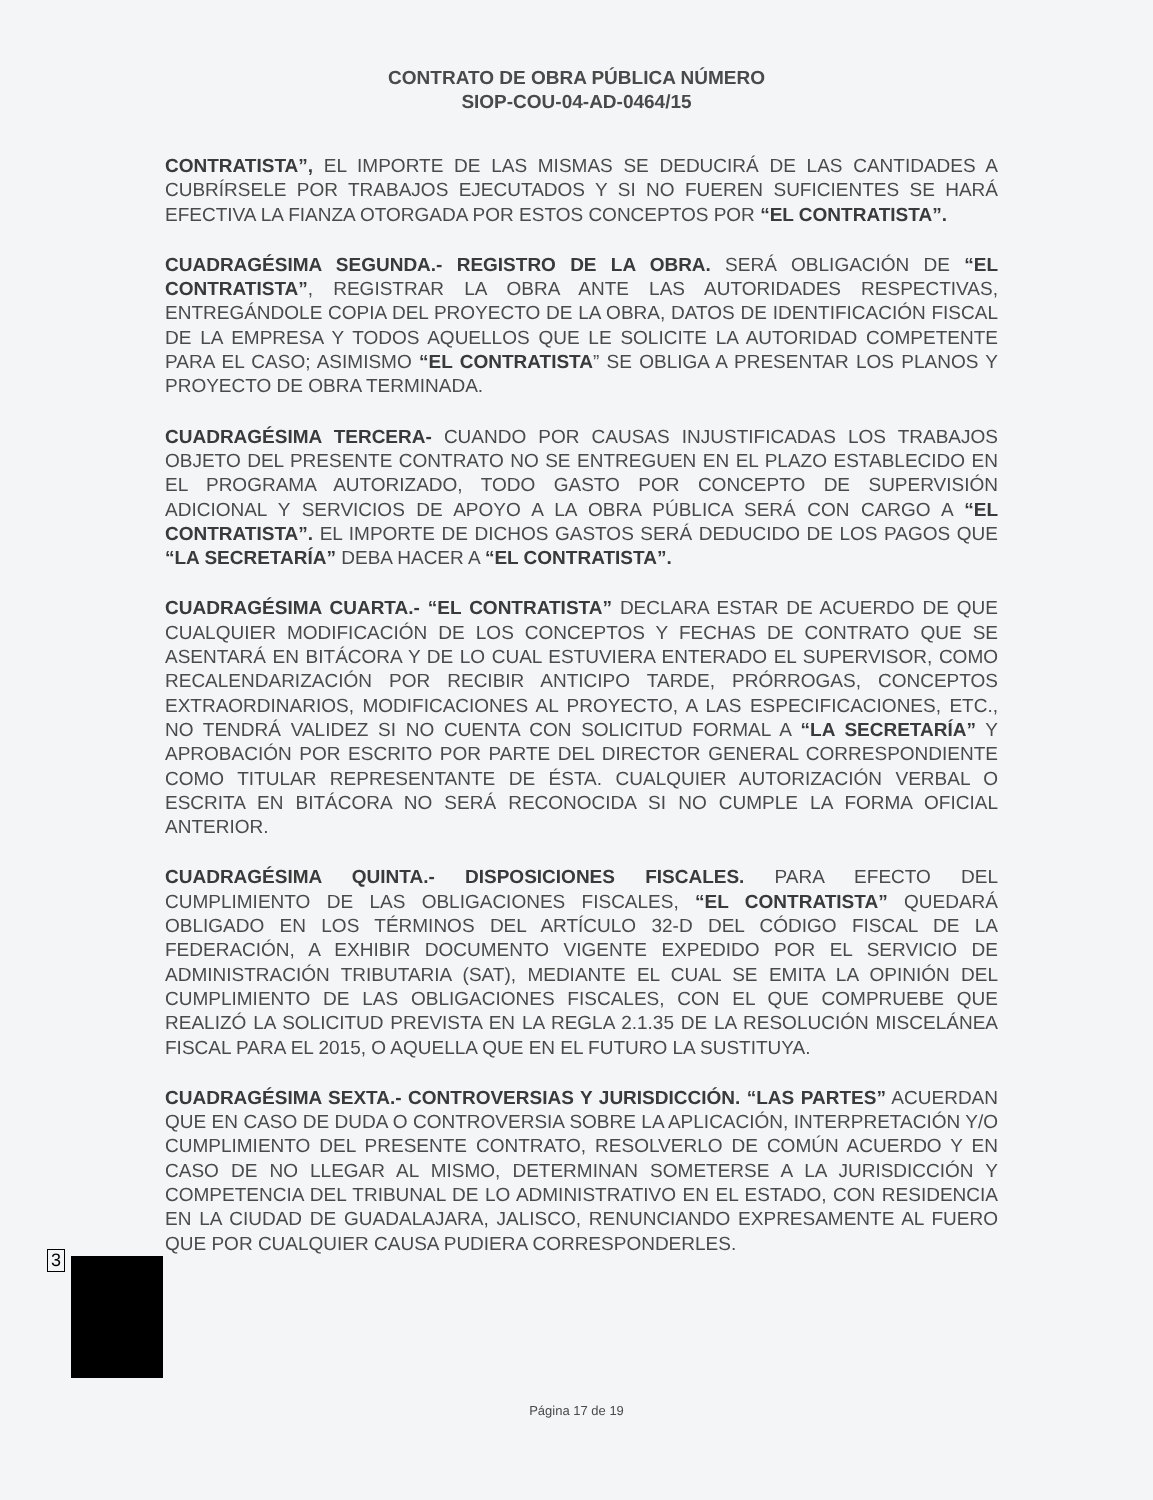CONTRATO DE OBRA PÚBLICA NÚMERO
SIOP-COU-04-AD-0464/15
CONTRATISTA”, EL IMPORTE DE LAS MISMAS SE DEDUCIRÁ DE LAS CANTIDADES A CUBRÍRSELE POR TRABAJOS EJECUTADOS Y SI NO FUEREN SUFICIENTES SE HARÁ EFECTIVA LA FIANZA OTORGADA POR ESTOS CONCEPTOS POR “EL CONTRATISTA”.
CUADRAGÉSIMA SEGUNDA.- REGISTRO DE LA OBRA. SERÁ OBLIGACIÓN DE “EL CONTRATISTA”, REGISTRAR LA OBRA ANTE LAS AUTORIDADES RESPECTIVAS, ENTREGÁNDOLE COPIA DEL PROYECTO DE LA OBRA, DATOS DE IDENTIFICACIÓN FISCAL DE LA EMPRESA Y TODOS AQUELLOS QUE LE SOLICITE LA AUTORIDAD COMPETENTE PARA EL CASO; ASIMISMO “EL CONTRATISTA” SE OBLIGA A PRESENTAR LOS PLANOS Y PROYECTO DE OBRA TERMINADA.
CUADRAGÉSIMA TERCERA- CUANDO POR CAUSAS INJUSTIFICADAS LOS TRABAJOS OBJETO DEL PRESENTE CONTRATO NO SE ENTREGUEN EN EL PLAZO ESTABLECIDO EN EL PROGRAMA AUTORIZADO, TODO GASTO POR CONCEPTO DE SUPERVISIÓN ADICIONAL Y SERVICIOS DE APOYO A LA OBRA PÚBLICA SERÁ CON CARGO A “EL CONTRATISTA”. EL IMPORTE DE DICHOS GASTOS SERÁ DEDUCIDO DE LOS PAGOS QUE “LA SECRETARÍA” DEBA HACER A “EL CONTRATISTA”.
CUADRAGÉSIMA CUARTA.- “EL CONTRATISTA” DECLARA ESTAR DE ACUERDO DE QUE CUALQUIER MODIFICACIÓN DE LOS CONCEPTOS Y FECHAS DE CONTRATO QUE SE ASENTARÁ EN BITÁCORA Y DE LO CUAL ESTUVIERA ENTERADO EL SUPERVISOR, COMO RECALENDARIZACIÓN POR RECIBIR ANTICIPO TARDE, PRÓRROGAS, CONCEPTOS EXTRAORDINARIOS, MODIFICACIONES AL PROYECTO, A LAS ESPECIFICACIONES, ETC., NO TENDRÁ VALIDEZ SI NO CUENTA CON SOLICITUD FORMAL A “LA SECRETARÍA” Y APROBACIÓN POR ESCRITO POR PARTE DEL DIRECTOR GENERAL CORRESPONDIENTE COMO TITULAR REPRESENTANTE DE ÉSTA. CUALQUIER AUTORIZACIÓN VERBAL O ESCRITA EN BITÁCORA NO SERÁ RECONOCIDA SI NO CUMPLE LA FORMA OFICIAL ANTERIOR.
CUADRAGÉSIMA QUINTA.- DISPOSICIONES FISCALES. PARA EFECTO DEL CUMPLIMIENTO DE LAS OBLIGACIONES FISCALES, “EL CONTRATISTA” QUEDARÁ OBLIGADO EN LOS TÉRMINOS DEL ARTÍCULO 32-D DEL CÓDIGO FISCAL DE LA FEDERACIÓN, A EXHIBIR DOCUMENTO VIGENTE EXPEDIDO POR EL SERVICIO DE ADMINISTRACIÓN TRIBUTARIA (SAT), MEDIANTE EL CUAL SE EMITA LA OPINIÓN DEL CUMPLIMIENTO DE LAS OBLIGACIONES FISCALES, CON EL QUE COMPRUEBE QUE REALIZÓ LA SOLICITUD PREVISTA EN LA REGLA 2.1.35 DE LA RESOLUCIÓN MISCELÁNEA FISCAL PARA EL 2015, O AQUELLA QUE EN EL FUTURO LA SUSTITUYA.
CUADRAGÉSIMA SEXTA.- CONTROVERSIAS Y JURISDICCIÓN. “LAS PARTES” ACUERDAN QUE EN CASO DE DUDA O CONTROVERSIA SOBRE LA APLICACIÓN, INTERPRETACIÓN Y/O CUMPLIMIENTO DEL PRESENTE CONTRATO, RESOLVERLO DE COMÚN ACUERDO Y EN CASO DE NO LLEGAR AL MISMO, DETERMINAN SOMETERSE A LA JURISDICCIÓN Y COMPETENCIA DEL TRIBUNAL DE LO ADMINISTRATIVO EN EL ESTADO, CON RESIDENCIA EN LA CIUDAD DE GUADALAJARA, JALISCO, RENUNCIANDO EXPRESAMENTE AL FUERO QUE POR CUALQUIER CAUSA PUDIERA CORRESPONDERLES.
3
Página 17 de 19